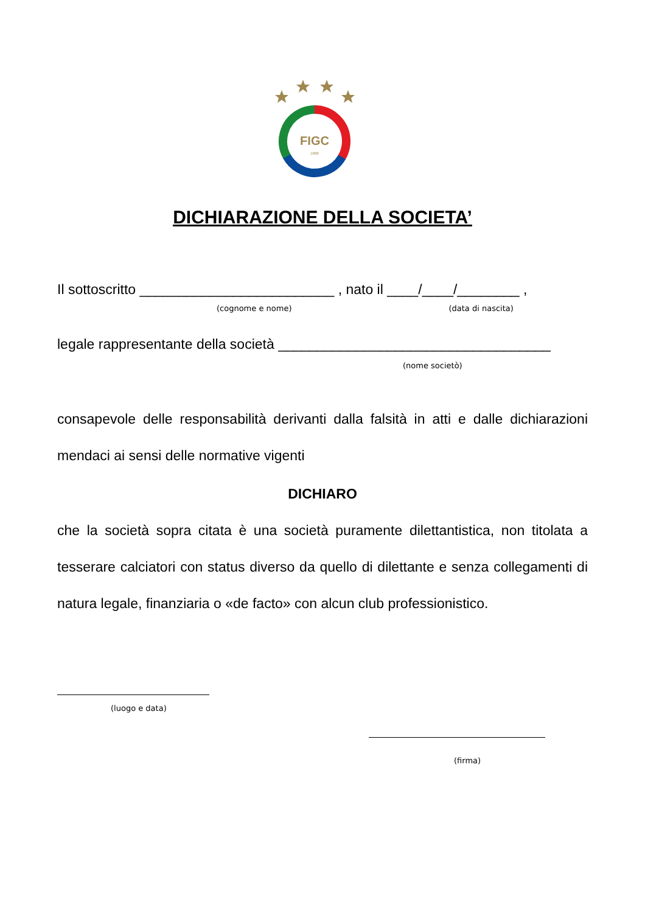FIGC
1898
DICHIARAZIONE DELLA SOCIETA’
Il sottoscritto _________________________ , nato il ____/____/________ ,
(cognome e nome) (data di nascita)
legale rappresentante della società ___________________________________
(nome societò)
consapevole delle responsabilità derivanti dalla falsità in atti e dalle dichiarazioni mendaci ai sensi delle normative vigenti
DICHIARO
che la società sopra citata è una società puramente dilettantistica, non titolata a tesserare calciatori con status diverso da quello di dilettante e senza collegamenti di natura legale, finanziaria o «de facto» con alcun club professionistico.
(luogo e data)
(firma)